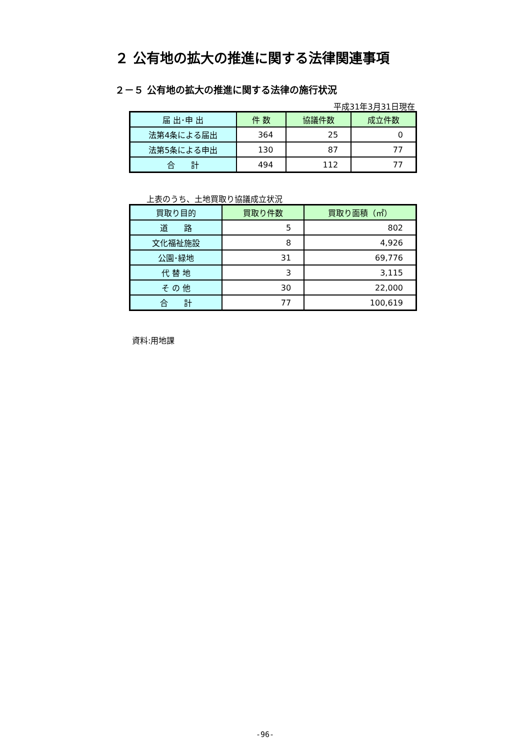２ 公有地の拡大の推進に関する法律関連事項
２－５ 公有地の拡大の推進に関する法律の施行状況
平成31年3月31日現在
| 届 出･申 出 | 件 数 | 協議件数 | 成立件数 |
| --- | --- | --- | --- |
| 法第4条による届出 | 364 | 25 | 0 |
| 法第5条による申出 | 130 | 87 | 77 |
| 合 計 | 494 | 112 | 77 |
上表のうち、土地買取り協議成立状況
| 買取り目的 | 買取り件数 | 買取り面積（㎡） |
| --- | --- | --- |
| 道 路 | 5 | 802 |
| 文化福祉施設 | 8 | 4,926 |
| 公園･緑地 | 31 | 69,776 |
| 代 替 地 | 3 | 3,115 |
| そ の 他 | 30 | 22,000 |
| 合 計 | 77 | 100,619 |
資料:用地課
-96-